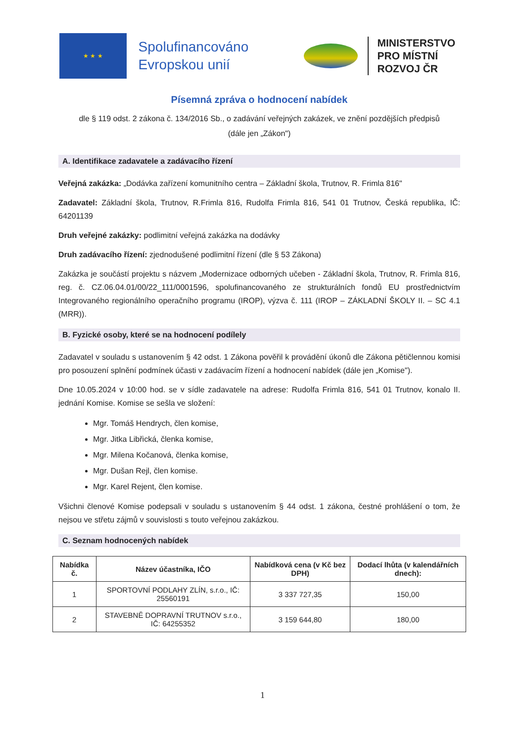★ ★ ★
Spolufinancováno Evropskou unií
MINISTERSTVO
PRO MÍSTNÍ
ROZVOJ ČR
Písemná zpráva o hodnocení nabídek
dle § 119 odst. 2 zákona č. 134/2016 Sb., o zadávání veřejných zakázek, ve znění pozdějších předpisů
(dále jen „Zákon")
A. Identifikace zadavatele a zadávacího řízení
Veřejná zakázka: „Dodávka zařízení komunitního centra – Základní škola, Trutnov, R. Frimla 816"
Zadavatel: Základní škola, Trutnov, R.Frimla 816, Rudolfa Frimla 816, 541 01 Trutnov, Česká republika, IČ: 64201139
Druh veřejné zakázky: podlimitní veřejná zakázka na dodávky
Druh zadávacího řízení: zjednodušené podlimitní řízení (dle § 53 Zákona)
Zakázka je součástí projektu s názvem „Modernizace odborných učeben - Základní škola, Trutnov, R. Frimla 816, reg. č. CZ.06.04.01/00/22_111/0001596, spolufinancovaného ze strukturálních fondů EU prostřednictvím Integrovaného regionálního operačního programu (IROP), výzva č. 111 (IROP – ZÁKLADNÍ ŠKOLY II. – SC 4.1 (MRR)).
B. Fyzické osoby, které se na hodnocení podílely
Zadavatel v souladu s ustanovením § 42 odst. 1 Zákona pověřil k provádění úkonů dle Zákona pětičlennou komisi pro posouzení splnění podmínek účasti v zadávacím řízení a hodnocení nabídek (dále jen „Komise").
Dne 10.05.2024 v 10:00 hod. se v sídle zadavatele na adrese: Rudolfa Frimla 816, 541 01 Trutnov, konalo II. jednání Komise. Komise se sešla ve složení:
Mgr. Tomáš Hendrych, člen komise,
Mgr. Jitka Libřická, členka komise,
Mgr. Milena Kočanová, členka komise,
Mgr. Dušan Rejl, člen komise.
Mgr. Karel Rejent, člen komise.
Všichni členové Komise podepsali v souladu s ustanovením § 44 odst. 1 zákona, čestné prohlášení o tom, že nejsou ve střetu zájmů v souvislosti s touto veřejnou zakázkou.
C. Seznam hodnocených nabídek
| Nabídka č. | Název účastníka, IČO | Nabídková cena (v Kč bez DPH) | Dodací lhůta (v kalendářních dnech): |
| --- | --- | --- | --- |
| 1 | SPORTOVNÍ PODLAHY ZLÍN, s.r.o., IČ: 25560191 | 3 337 727,35 | 150,00 |
| 2 | STAVEBNĚ DOPRAVNÍ TRUTNOV s.r.o., IČ: 64255352 | 3 159 644,80 | 180,00 |
1